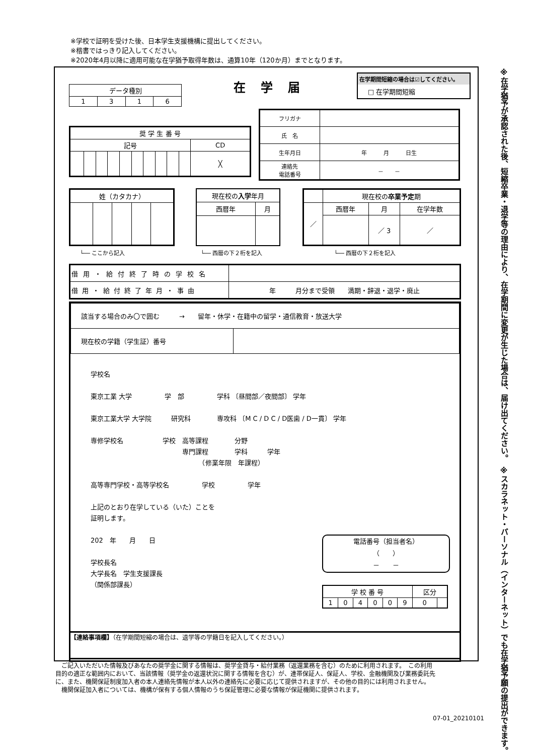※学校で証明を受けた後、日本学生支援機構に提出してください。
※楷書ではっきり記入してください。
※2020年4月以降に適用可能な在学猶予取得年数は、通算10年（120か月）までとなります。
※スカラネット・パーソナル（インターネット）でも在学猶予願の提出ができます。
※在学猶予が承認された後、短縮卒業・退学等の理由により、在学期間に変更が生じた場合は、届け出てください。
在学届
在学期間短縮の場合は☑してください。
□ 在学期間短縮
| データ種別 | | | |
| 1 | 3 | 1 | 6 |
| 奨 学 生 番 号 | | | | | | | | | | |
| 記号 | | | | | | | | | | CD |
| | | | | | | | | | | ╳ |
| フリガナ | |
| 氏 名 | |
| 生年月日 | 年 月 日生 |
| 連絡先 電話番号 | － － |
| 姓（カタカナ） | | | | |
| 現在校の 入学 年月 | |
| 西暦年 | 月 |
| | 現在校の 卒業予定 期 | | |
| ／ | 西暦年 | 月 | 在学年数 |
| | | ／ 3 | ／ |
└── ここから記入 └── 西暦の下２桁を記入 └── 西暦の下２桁を記入
| 借用・給付終了時の学校名 | |
| 借用・給付終了年月・事由 | 年 月分まで受領 満期・辞退・退学・廃止 |
| 該当する場合のみ〇で囲む → 留年・休学・在籍中の留学・通信教育・放送大学 | |
| 現在校の学籍（学生証）番号 | |
学校名
東京工業 大学　　　　　学　部　　　　　学科 〔昼間部／夜間部〕 学年
東京工業大学 大学院　　　研究科　　　　専攻科 〔M C / D C / D医歯 / D一貫〕 学年
専修学校名　　　　　　学校　高等課程　　　　分野
　　　　　　　　　　　　　　専門課程　　　　学科　　　学年
　　　　　　　　　　　　　　　　　（修業年限　年課程）
高等専門学校・高等学校名　　　　　学校　　　　　学年
上記のとおり在学している（いた）ことを
証明します。
202　年　　月　　日
学校長名
大学長名　学生支援課長
（関係部課長）
電話番号（担当者名）
（　　）
－　　－
| 学 校 番 号 | | | | | | 区分 | |
| 1 | 0 | 4 | 0 | 0 | 9 | 0 | |
【連絡事項欄】（在学期間短縮の場合は、退学等の学籍日を記入してください。）
　ご記入いただいた情報及びあなたの奨学金に関する情報は、奨学金貸与・給付業務（返還業務を含む）のために利用されます。　この利用目的の適正な範囲内において、当該情報（奨学金の返還状況に関する情報を含む）が、連帯保証人、保証人、学校、金融機関及び業務委託先に、また、機関保証制度加入者の本人連絡先情報が本人以外の連絡先に必要に応じて提供されますが、その他の目的には利用されません。
　機関保証加入者については、機構が保有する個人情報のうち保証管理に必要な情報が保証機関に提供されます。
07-01_20210101